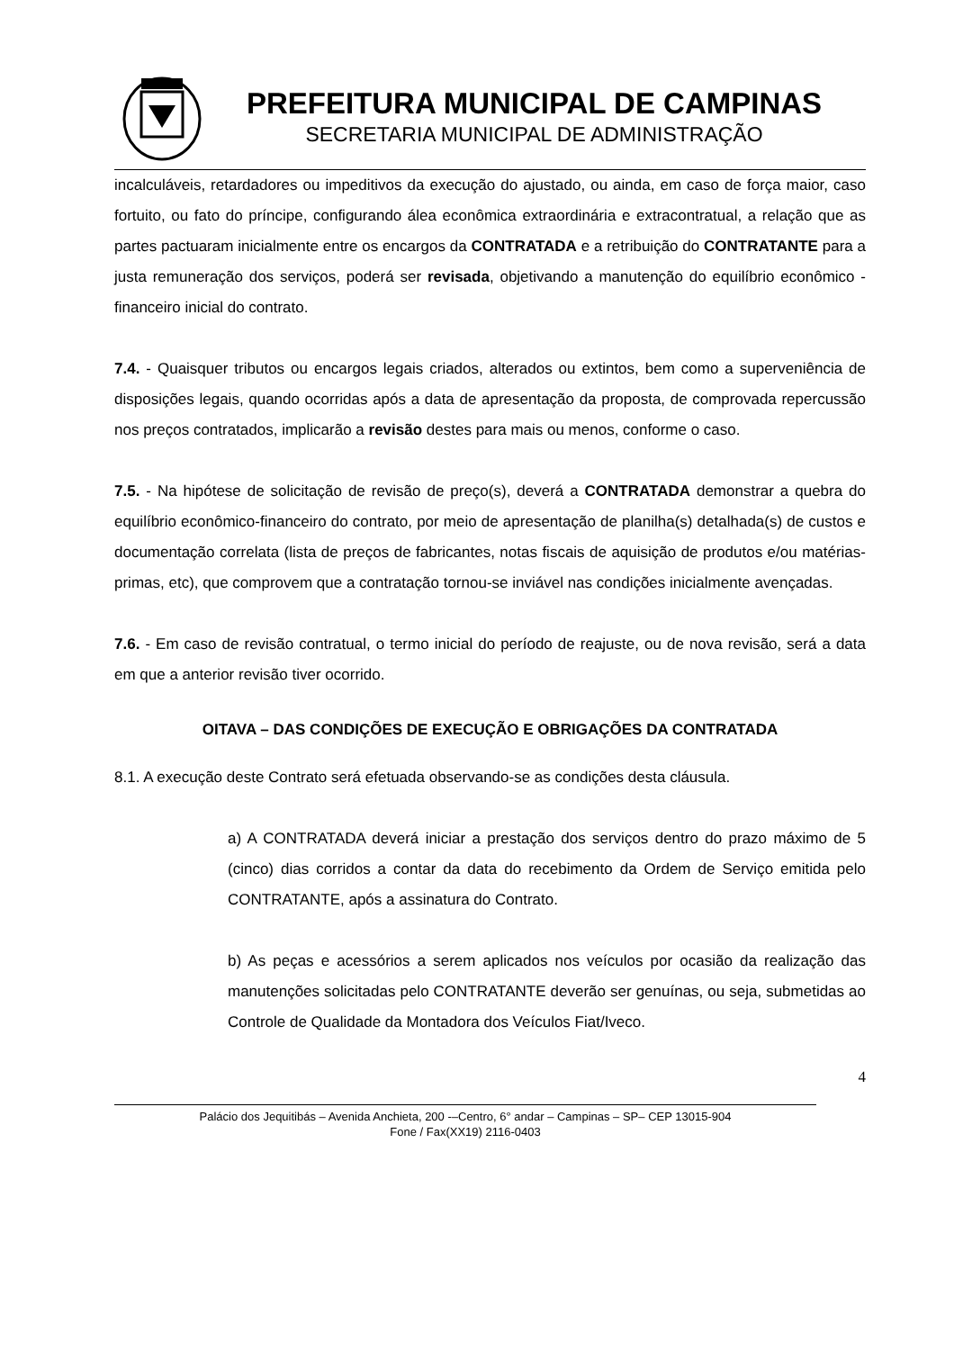PREFEITURA MUNICIPAL DE CAMPINAS
SECRETARIA MUNICIPAL DE ADMINISTRAÇÃO
incalculáveis, retardadores ou impeditivos da execução do ajustado, ou ainda, em caso de força maior, caso fortuito, ou fato do príncipe, configurando álea econômica extraordinária e extracontratual, a relação que as partes pactuaram inicialmente entre os encargos da CONTRATADA e a retribuição do CONTRATANTE para a justa remuneração dos serviços, poderá ser revisada, objetivando a manutenção do equilíbrio econômico - financeiro inicial do contrato.
7.4. - Quaisquer tributos ou encargos legais criados, alterados ou extintos, bem como a superveniência de disposições legais, quando ocorridas após a data de apresentação da proposta, de comprovada repercussão nos preços contratados, implicarão a revisão destes para mais ou menos, conforme o caso.
7.5. - Na hipótese de solicitação de revisão de preço(s), deverá a CONTRATADA demonstrar a quebra do equilíbrio econômico-financeiro do contrato, por meio de apresentação de planilha(s) detalhada(s) de custos e documentação correlata (lista de preços de fabricantes, notas fiscais de aquisição de produtos e/ou matérias-primas, etc), que comprovem que a contratação tornou-se inviável nas condições inicialmente avençadas.
7.6. - Em caso de revisão contratual, o termo inicial do período de reajuste, ou de nova revisão, será a data em que a anterior revisão tiver ocorrido.
OITAVA – DAS CONDIÇÕES DE EXECUÇÃO E OBRIGAÇÕES DA CONTRATADA
8.1. A execução deste Contrato será efetuada observando-se as condições desta cláusula.
a) A CONTRATADA deverá iniciar a prestação dos serviços dentro do prazo máximo de 5 (cinco) dias corridos a contar da data do recebimento da Ordem de Serviço emitida pelo CONTRATANTE, após a assinatura do Contrato.
b) As peças e acessórios a serem aplicados nos veículos por ocasião da realização das manutenções solicitadas pelo CONTRATANTE deverão ser genuínas, ou seja, submetidas ao Controle de Qualidade da Montadora dos Veículos Fiat/Iveco.
4
Palácio dos Jequitibás – Avenida Anchieta, 200 -–Centro, 6° andar – Campinas – SP– CEP 13015-904
Fone / Fax(XX19) 2116-0403